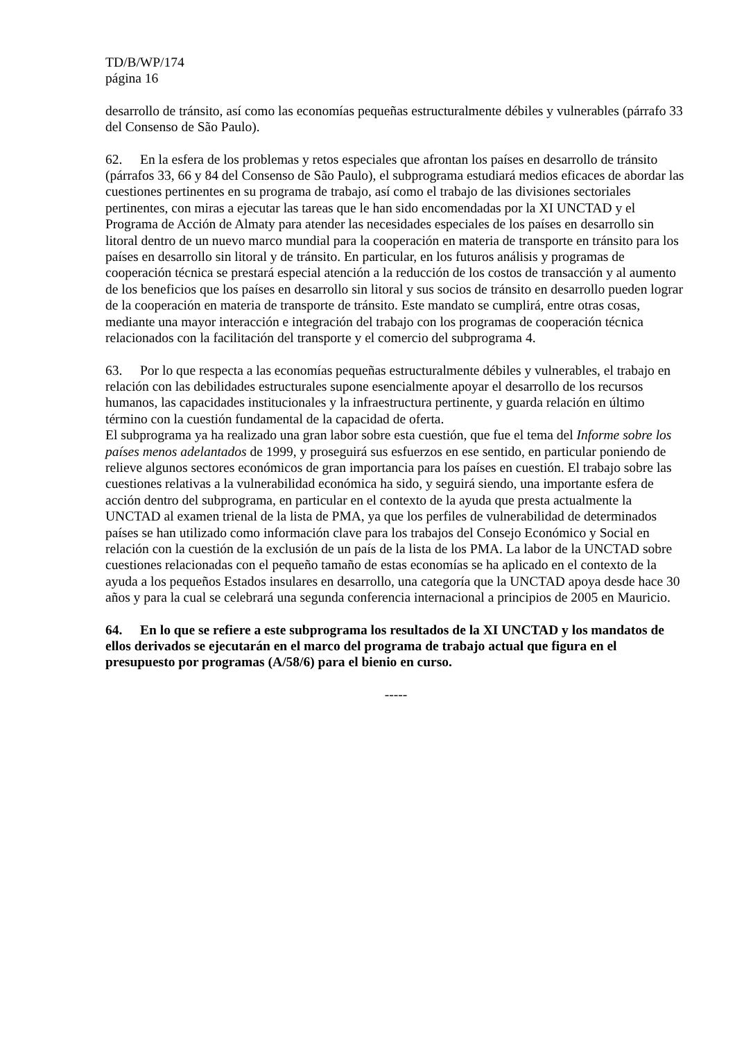TD/B/WP/174
página 16
desarrollo de tránsito, así como las economías pequeñas estructuralmente débiles y vulnerables (párrafo 33 del Consenso de São Paulo).
62. En la esfera de los problemas y retos especiales que afrontan los países en desarrollo de tránsito (párrafos 33, 66 y 84 del Consenso de São Paulo), el subprograma estudiará medios eficaces de abordar las cuestiones pertinentes en su programa de trabajo, así como el trabajo de las divisiones sectoriales pertinentes, con miras a ejecutar las tareas que le han sido encomendadas por la XI UNCTAD y el Programa de Acción de Almaty para atender las necesidades especiales de los países en desarrollo sin litoral dentro de un nuevo marco mundial para la cooperación en materia de transporte en tránsito para los países en desarrollo sin litoral y de tránsito. En particular, en los futuros análisis y programas de cooperación técnica se prestará especial atención a la reducción de los costos de transacción y al aumento de los beneficios que los países en desarrollo sin litoral y sus socios de tránsito en desarrollo pueden lograr de la cooperación en materia de transporte de tránsito. Este mandato se cumplirá, entre otras cosas, mediante una mayor interacción e integración del trabajo con los programas de cooperación técnica relacionados con la facilitación del transporte y el comercio del subprograma 4.
63. Por lo que respecta a las economías pequeñas estructuralmente débiles y vulnerables, el trabajo en relación con las debilidades estructurales supone esencialmente apoyar el desarrollo de los recursos humanos, las capacidades institucionales y la infraestructura pertinente, y guarda relación en último término con la cuestión fundamental de la capacidad de oferta.
El subprograma ya ha realizado una gran labor sobre esta cuestión, que fue el tema del Informe sobre los países menos adelantados de 1999, y proseguirá sus esfuerzos en ese sentido, en particular poniendo de relieve algunos sectores económicos de gran importancia para los países en cuestión. El trabajo sobre las cuestiones relativas a la vulnerabilidad económica ha sido, y seguirá siendo, una importante esfera de acción dentro del subprograma, en particular en el contexto de la ayuda que presta actualmente la UNCTAD al examen trienal de la lista de PMA, ya que los perfiles de vulnerabilidad de determinados países se han utilizado como información clave para los trabajos del Consejo Económico y Social en relación con la cuestión de la exclusión de un país de la lista de los PMA. La labor de la UNCTAD sobre cuestiones relacionadas con el pequeño tamaño de estas economías se ha aplicado en el contexto de la ayuda a los pequeños Estados insulares en desarrollo, una categoría que la UNCTAD apoya desde hace 30 años y para la cual se celebrará una segunda conferencia internacional a principios de 2005 en Mauricio.
64. En lo que se refiere a este subprograma los resultados de la XI UNCTAD y los mandatos de ellos derivados se ejecutarán en el marco del programa de trabajo actual que figura en el presupuesto por programas (A/58/6) para el bienio en curso.
-----